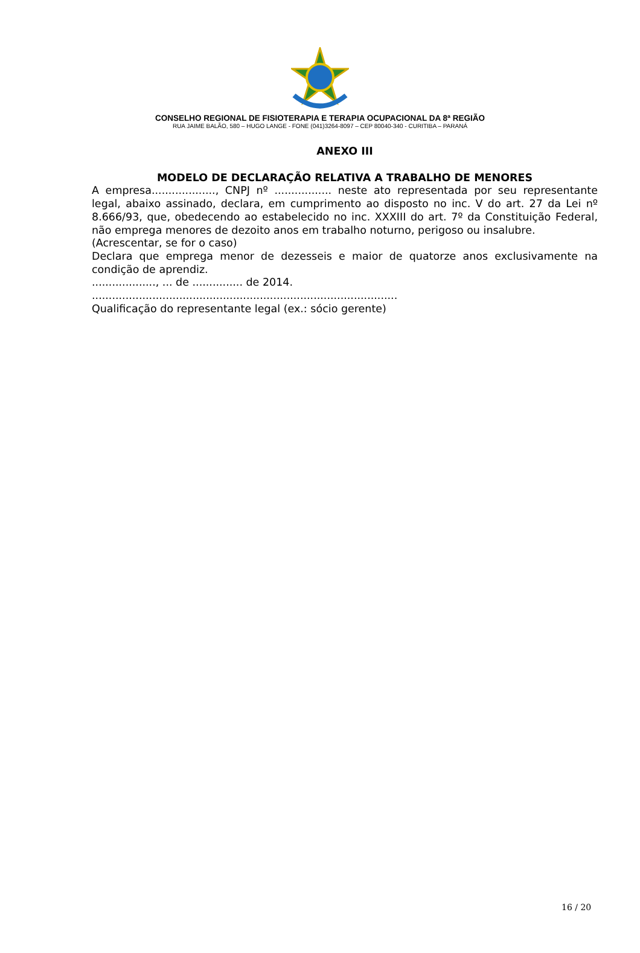CONSELHO REGIONAL DE FISIOTERAPIA E TERAPIA OCUPACIONAL DA 8ª REGIÃO
RUA JAIME BALÃO, 580 – HUGO LANGE - FONE (041)3264-8097 – CEP 80040-340 - CURITIBA – PARANÁ
ANEXO III
MODELO DE DECLARAÇÃO RELATIVA A TRABALHO DE MENORES
A empresa..................., CNPJ nº ................. neste ato representada por seu representante legal, abaixo assinado, declara, em cumprimento ao disposto no inc. V do art. 27 da Lei nº 8.666/93, que, obedecendo ao estabelecido no inc. XXXIII do art. 7º da Constituição Federal, não emprega menores de dezoito anos em trabalho noturno, perigoso ou insalubre.
(Acrescentar, se for o caso)
Declara que emprega menor de dezesseis e maior de quatorze anos exclusivamente na condição de aprendiz.
..................., ... de ............... de 2014.
...........................................................................................
Qualificação do representante legal (ex.: sócio gerente)
16 / 20